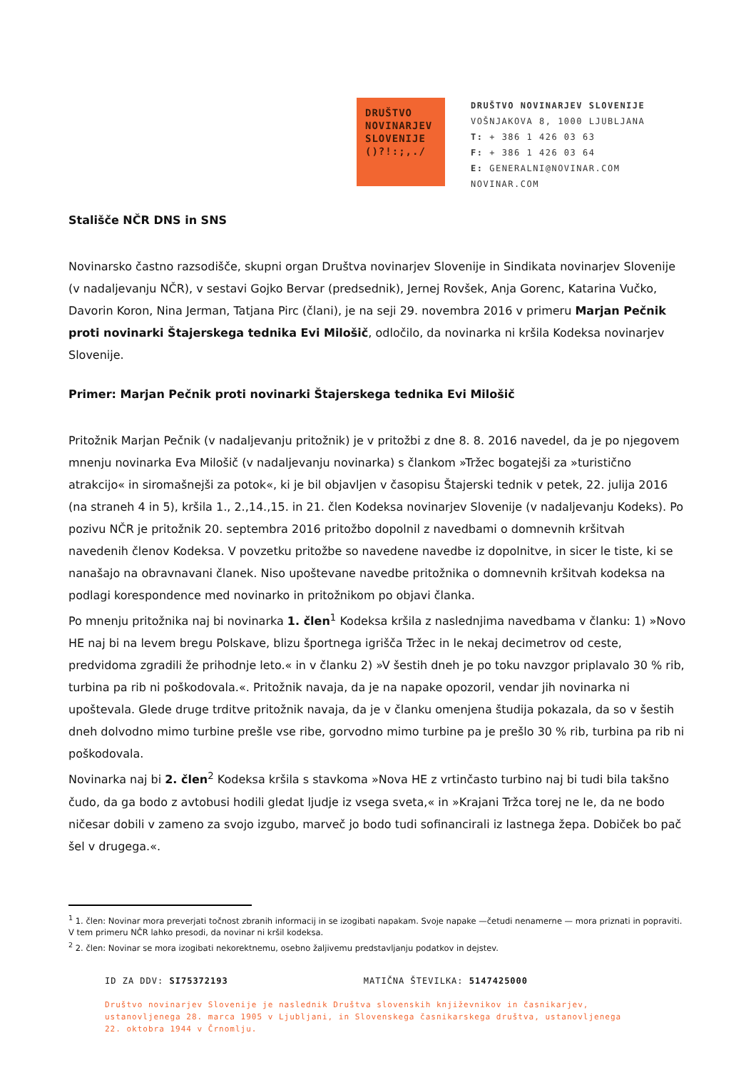DRUŠTVO
NOVINARJEV
SLOVENIJE
()?!:;,./
DRUŠTVO NOVINARJEV SLOVENIJE
VOŠNJAKOVA 8, 1000 LJUBLJANA
T: + 386 1 426 03 63
F: + 386 1 426 03 64
E: GENERALNI@NOVINAR.COM
NOVINAR.COM
Stališče NČR DNS in SNS
Novinarsko častno razsodišče, skupni organ Društva novinarjev Slovenije in Sindikata novinarjev Slovenije (v nadaljevanju NČR), v sestavi Gojko Bervar (predsednik), Jernej Rovšek, Anja Gorenc, Katarina Vučko, Davorin Koron, Nina Jerman, Tatjana Pirc (člani), je na seji 29. novembra 2016 v primeru Marjan Pečnik proti novinarki Štajerskega tednika Evi Milošič, odločilo, da novinarka ni kršila Kodeksa novinarjev Slovenije.
Primer: Marjan Pečnik proti novinarki Štajerskega tednika Evi Milošič
Pritožnik Marjan Pečnik (v nadaljevanju pritožnik) je v pritožbi z dne 8. 8. 2016 navedel, da je po njegovem mnenju novinarka Eva Milošič (v nadaljevanju novinarka) s člankom »Tržec bogatejši za »turistično atrakcijo« in siromašnejši za potok«, ki je bil objavljen v časopisu Štajerski tednik v petek, 22. julija 2016 (na straneh 4 in 5), kršila 1., 2.,14.,15. in 21. člen Kodeksa novinarjev Slovenije (v nadaljevanju Kodeks). Po pozivu NČR je pritožnik 20. septembra 2016 pritožbo dopolnil z navedbami o domnevnih kršitvah navedenih členov Kodeksa. V povzetku pritožbe so navedene navedbe iz dopolnitve, in sicer le tiste, ki se nanašajo na obravnavani članek. Niso upoštevane navedbe pritožnika o domnevnih kršitvah kodeksa na podlagi korespondence med novinarko in pritožnikom po objavi članka.
Po mnenju pritožnika naj bi novinarka 1. člen<sup>1</sup> Kodeksa kršila z naslednjima navedbama v članku: 1) »Novo HE naj bi na levem bregu Polskave, blizu športnega igrišča Tržec in le nekaj decimetrov od ceste, predvidoma zgradili že prihodnje leto.« in v članku 2) »V šestih dneh je po toku navzgor priplavalo 30 % rib, turbina pa rib ni poškodovala.«. Pritožnik navaja, da je na napake opozoril, vendar jih novinarka ni upoštevala. Glede druge trditve pritožnik navaja, da je v članku omenjena študija pokazala, da so v šestih dneh dolvodno mimo turbine prešle vse ribe, gorvodno mimo turbine pa je prešlo 30 % rib, turbina pa rib ni poškodovala.
Novinarka naj bi 2. člen<sup>2</sup> Kodeksa kršila s stavkoma »Nova HE z vrtinčasto turbino naj bi tudi bila takšno čudo, da ga bodo z avtobusi hodili gledat ljudje iz vsega sveta,« in »Krajani Tržca torej ne le, da ne bodo ničesar dobili v zameno za svojo izgubo, marveč jo bodo tudi sofinancirali iz lastnega žepa. Dobiček bo pač šel v drugega.«.
<sup>1</sup> 1. člen: Novinar mora preverjati točnost zbranih informacij in se izogibati napakam. Svoje napake —četudi nenamerne — mora priznati in popraviti. V tem primeru NČR lahko presodi, da novinar ni kršil kodeksa.
<sup>2</sup> 2. člen: Novinar se mora izogibati nekorektnemu, osebno žaljivemu predstavljanju podatkov in dejstev.
ID ZA DDV: SI75372193 MATIČNA ŠTEVILKA: 5147425000
Društvo novinarjev Slovenije je naslednik Društva slovenskih književnikov in časnikarjev, ustanovljenega 28. marca 1905 v Ljubljani, in Slovenskega časnikarskega društva, ustanovljenega 22. oktobra 1944 v Črnomlju.